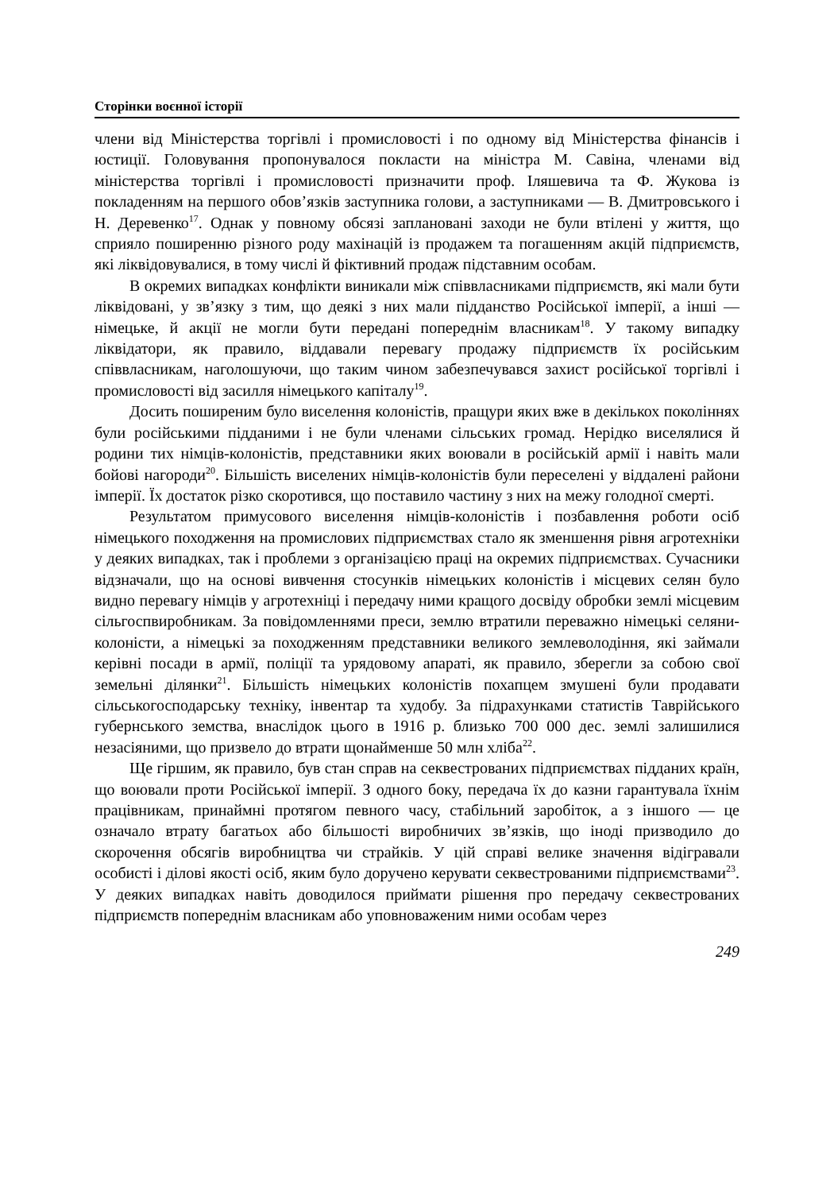Сторінки воєнної історії
члени від Міністерства торгівлі і промисловості і по одному від Міністерства фінансів і юстиції. Головування пропонувалося покласти на міністра М. Савіна, членами від міністерства торгівлі і промисловості призначити проф. Іляшевича та Ф. Жукова із покладенням на першого обов’язків заступника голови, а заступниками — В. Дмитровського і Н. Деревенко<sup>17</sup>. Однак у повному обсязі заплановані заходи не були втілені у життя, що сприяло поширенню різного роду махінацій із продажем та погашенням акцій підприємств, які ліквідовувалися, в тому числі й фіктивний продаж підставним особам.
В окремих випадках конфлікти виникали між співвласниками підприємств, які мали бути ліквідовані, у зв’язку з тим, що деякі з них мали підданство Російської імперії, а інші — німецьке, й акції не могли бути передані попереднім власникам<sup>18</sup>. У такому випадку ліквідатори, як правило, віддавали перевагу продажу підприємств їх російським співвласникам, наголошуючи, що таким чином забезпечувався захист російської торгівлі і промисловості від засилля німецького капіталу<sup>19</sup>.
Досить поширеним було виселення колоністів, пращури яких вже в декількох поколіннях були російськими підданими і не були членами сільських громад. Нерідко виселялися й родини тих німців-колоністів, представники яких воювали в російській армії і навіть мали бойові нагороди<sup>20</sup>. Більшість виселених німців-колоністів були переселені у віддалені райони імперії. Їх достаток різко скоротився, що поставило частину з них на межу голодної смерті.
Результатом примусового виселення німців-колоністів і позбавлення роботи осіб німецького походження на промислових підприємствах стало як зменшення рівня агротехніки у деяких випадках, так і проблеми з організацією праці на окремих підприємствах. Сучасники відзначали, що на основі вивчення стосунків німецьких колоністів і місцевих селян було видно перевагу німців у агротехніці і передачу ними кращого досвіду обробки землі місцевим сільгоспвиробникам. За повідомленнями преси, землю втратили переважно німецькі селяни-колоністи, а німецькі за походженням представники великого землеволодіння, які займали керівні посади в армії, поліції та урядовому апараті, як правило, зберегли за собою свої земельні ділянки<sup>21</sup>. Більшість німецьких колоністів похапцем змушені були продавати сільськогосподарську техніку, інвентар та худобу. За підрахунками статистів Таврійського губернського земства, внаслідок цього в 1916 р. близько 700 000 дес. землі залишилися незасіяними, що призвело до втрати щонайменше 50 млн хліба<sup>22</sup>.
Ще гіршим, як правило, був стан справ на секвестрованих підприємствах підданих країн, що воювали проти Російської імперії. З одного боку, передача їх до казни гарантувала їхнім працівникам, принаймні протягом певного часу, стабільний заробіток, а з іншого — це означало втрату багатьох або більшості виробничих зв’язків, що іноді призводило до скорочення обсягів виробництва чи страйків. У цій справі велике значення відігравали особисті і ділові якості осіб, яким було доручено керувати секвестрованими підприємствами<sup>23</sup>. У деяких випадках навіть доводилося приймати рішення про передачу секвестрованих підприємств попереднім власникам або уповноваженим ними особам через
249